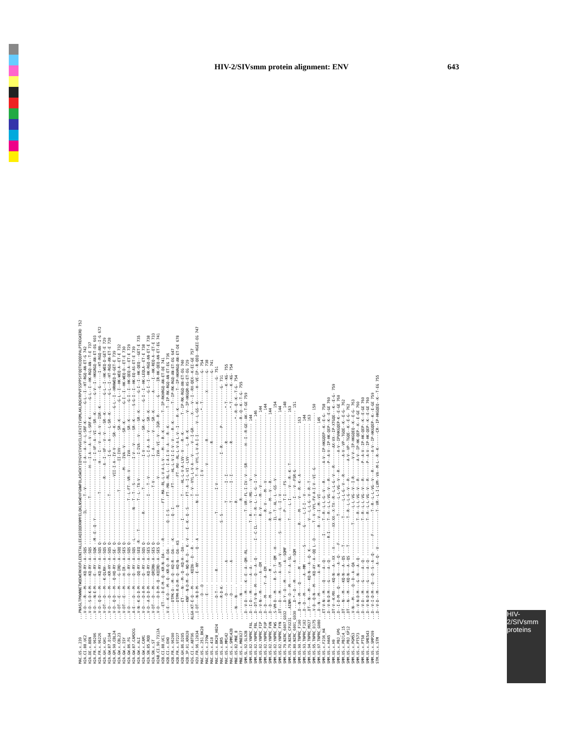HIV-2/SIVsmm protein alignment: ENV
643
MAC.US.x.239 ...PNASLTPKWNNETWQEWERKVDFLEENITALLEEAQIQQEKNMYELQKLNSWDVFGNWFDLASWIKYIQYGVYIVVGVILLRIVIYIVQMLAKLRQGYRPVFSSPPSYFQQTHIQQDPALPTREGKERD 752 H2A.CI.88.UC2 ...V-D----R---M-----KQ-RY--A--SQS --------------IL------T--V-----------I-A---A--V--L-SRF-K--------G-L--I--HT-RGQ-AN-ET-G 742 H2A.DE.x.BEN ...V-D--S-D-K-M-----KQ-RY--A--SQS ---------------------T-------------H---I-A---A--V--L-SRF-K--------G-L--I--HK-RGQ-AN--T-E 737 H2A.FR.x.96206 ...V-D----N-E-M-----E--RY--A--SQK --M--E--Q--Y--------------------------I--I-VF--A--VI---SR--K--------G-V--I--HKGRGQ-AN-ET-EG 603 H2A.FR.x.96226 ...V-D--Q-D---M-----KQ-RY--A--SQS Q----------------------T-------------H----I---V---A--V---ISR--K--------G------I--HT-RGQ-AN--I-G 672 H2A.GH.x.GH1 ...V-DT---D---M---K-QLRH---A--SQS Q-----------------------------R-----A--I--VF---V--V----SR--K--------G-L--I--HK-WEQ-D-GET-E 729 H2A.GW.87.D194 ...V-D----D---M-----KR-HY--A--SQS Q---------------------T-----------------I-G----A-----L-SR--K--------G-L--I--HT-RGQ-AN-ET-E 728 H2A.GM.90.CBL24 ...V-D--Q-D---M---Q-HQ-RY--A--SE- Q------------------------------VII-I-A--IV-V-----SR--K--------G-L--I--HRHWEQ-D-GET-E 739 H2A.GW.x.CBL23 ...V-DT---E---M-----G-IRD--A--SQQ Q-----------------------T-------------II-IVV--------SR--K--------G-L--I--HK-WEQ-A--ET-E 732 H2A.GW.x.ISY ...V-DT---E---M-----H-IR---A--SES Q---------------------------------M----IVA--V------SR--K--------G-I--I--HK-WEQ-D--ET-E 730 H2A.GW.86.FG ...V-D--------M-----Q--RY--A--SQS Q-------------------T--L-FT--VR--V------IVA---------SR--K--------G-I--I--HK-QEQ-A--ET-E 729 H2A.GW.87.CAM2CG ...A-E----D---M-----Q--RY--A--SQS --L-------------N---T--T---S-----------I-V---V------SR--K------S-G-I--I--HK-EQ-AS-ET-E 739 H2A.GW.x.ALI ...V-N--K-D-D-M-----QQ-RY--A--SEQ -R----T-------------T--L--TA-V-----------I-IVA---V------SR--K--------G-I--I--HK-QEQ---GET-E 735 H2A.GW.x.CAM1 ...V-D----D-A-M-----Q--RY--A--SQS Q-------------R----------T--------------I-V---------SR--K--------G-I--I--HK-LEQLA--ET-E 738 H2A.SN.85.ROD ...V-D--A-D-D-M-----KQ-RY--A--SES Q---------------------I----T--V---------L-I-A--A---V----SR--K--------G-I--I--HK-RGQ-AN-ET-E 738 H2A.SN.x.ST ...V-DT---D---M-----QRIRN--A--SES Q-------------------------T-V-----------I--A-------V----SR--K--------A-----I--HK-REQ-A--ET-E 733 H2AB.CI.90.7312A ...V-D----D-D-M--Q--KQIRD--A--SES Q-----------------------------V---------IVA--VI--V---IGR--R--------G------IR-HK-QEQ-AN-ET-EG 741 H2B.CI.88.UC1 ...---ET----D-E-M--Q--KR-N--DA-- ---R----------------FT--MA--RL-L-V-A-L-V----M----R--K--------T--IP-RKHRGQ-AN-ET-DE 741 H2B.CI.x.EHO ...V-E---K-D---M--Q--KR-Q--R--DA- ----------Q--I-S------FT--MA--RL-L--I-A-I-V--A----R--K--------T--IP-RK-RGQ-AN-ET-EG 736 H2B.FR.x.96200 ...-----DTPK-D---M--Q--KQ-R---DA-- -K----------Q--I---------FT-----HL-L-V-I-I-V--V----R--K--------T--IP-RK-RGQ-AN-ET-EG 647 H2B.FR.x.97227 ...-----DTPM-R-D-M--Q--KQ-N---DA--KS --------------Q-------------FT--MV--RL-L-V-A-L-V--I----R--K--------T--IP-HKHRGQ-AN-ET-DE 678 H2B.GH.86.D205 ...-----ET----N---M--Q--KQ-H---DA-- ---------I----------T-----HL-L-V-A-LVV--V----R--K--------T--IP-RK-RGQ-AN-ET-EG 740 H2B.JP.01.KR020 ...-----KNF--N-D-M--Q--NQ-R--D-- K--V----E--K--Q--S-----FT--A--I-L-VI--LVV-----L--R--K--------V--IP-HKGQR-AS-ET-EG 729 H2G.CI.x.ABT96 ALGA-KT-E-Q---M------KQIN---D---R- ---------------------T--V--VYL-L-V-A---V-----V--I-GR------X----V--I--RX-QEX--K-EI-GE 757 H2U.FR.96.12034 ...I-DT---N-D-M------E--NY------Q---A ---------------N--I--------T--V--VYL-L-V-A-I-I-----V--L-GS--K------H--VE-IP--R-QEQ--KGEI-EG 747 MAC.US.x.251_BK28 ...--------D---D ------------------------------------------------I-V---------------------------*--T-------------G- 754 MAC.US.x.270W ...--------E---- -----------------------------------------------------V----------R---------------------X--------G- 738 MAC.US.x.418 ...------------- ---------------------------------------------------------------R-------------------------------G- 741 MAC.US.x.BK28_H824 ...-------D-T--- -----R-------------------------T----------I-V-----------------------------------------------G- 751 MAC.US.x.BR5 ...-------R-D-K- ---------------------------S--S---------------------------I--R--------P-----------------G- 731 MAC.US.x.MM142 ...--------D---- ---------A--------------------------T--------I--I--------------R---------------*-T-------K--KG- 755 MAC.US.x.SMM142B ...--------D---- ---------A--------------------------T--------I--I--------------R---------------*-T-------K--KG- 754 MNE.US.82.MNE_8 ...--N----N---- -------------------------------------R-------------------------------------*--R--Q--K--T-G- 754 MNE.US.x.MNE027 ...--------N---- -------------------------------------R------------------------------------R--Q--K--T-G- 755 SMM.SL.92.SL92B ...D--V-D---M----K--E--A--QM--RL-----------------T--VR--FL-I-IV--V---SR--------H--I--R-GE--AK--T-GE 759 SMM.US.02.YNPRC_FAL ...D--I-D---M-------A--A- ------------------T--R-----V--MS-----V------------------------- 144 SMM.US.02.YNPRC_FBL ...D--DT-V-N---M----Q---A--Q- ------I--C-IL----T--R--L--L--G--I--V------------------------- 146 SMM.US.02.YNPRC_FIP ...D--V-N---M--------A--EM --------------------R--V-----M---V-------------------------------- 144 SMM.US.02.YNPRC_FUP ...D--D---M-----Y--A--EM ------------------------R--V-----M---V------------------------------- 144 SMM.US.02.YNPRC_FVN ...D--D---M-----------M ---------------------R--V-----M---V---R----------------------------- 144 SMM.US.02.YNPRC_FWS ...S-VM-D---M-----R--S--T--QM --H------------IL--T--AL--L--GS--V------------------------------- 154 SMM.US.02.YNPRC_FYN ...DT---D---M--------A--LM --V---------S-----R----L--I--V------------------------------------ 144 SMM.US.79.NIRC_6007_G932 ...D-Y--D---M--------A--SQMF ---------------P----T-I----FS-------------------------------- 148 SMM.US.79.NIRC_CFU231 ...AINM--D---M-----Y--A--SL- --------------T------L-I-----V---R--K--T---------------------- 163 SMM.US.80.NIRC_6001_G930 ...D-*--D---M--------A--SQM ----------------------I----V--FSR-G--------------------------- 151 SMM.US.90.TNPRC_F100 ...D--N---M----Q------M ------------------R-----M-----V---R--K--A---------------------- 163 SMM.US.93.TNPRC_F102 ...D--D---M--------A--MM -------S--------G-----L-I-I---V-------------------------------- 144 SMM.US.94.TNPRC_M927 ...DT---N---M----KQ-N---A--Q- K-------------V---L-L-G--V--R--T-------------------------- 163 SMM.US.95.TNPRC_D175 ...V-D--Q-N---M----KQ-AY--A--QQ L--D-------T--V--VYL-FV-A-I-V--VI--G------------------------- 150 SMM.US.97.TNPRC_G080 ...D--N---M---------A--M ----------------R---V--I--M--VI------------------------------- 146 SMM.US.x.F236_H4 ...ET-V-N---M----Q-----A--Q- ---------I------T--R--L-L-G--V---R--------A-V--IP-HKGQEP--K--E-G- 758 SMM.US.x.H445 ...D--V-N-D-M----G-----A--Q- --------R-I-----T--R--L-L-VG--V---R-------P--A-V--IP-HK-QEP--K--E-GE 760 SMM.US.x.H9 ...DT-V--K-MX----KQ-N---A--XX --X---------XX-XX--X-TX--R--L-L-G--V---R--------AX-VX--IP-XTGQE---K--E-G- 759 SMM.US.x.PBJ_6P6 ...D--I-D-M---Q-----N----A--Q- ---F------------T-------L-L-VG--V---R--------A-V--IPVHKGQEP-K--E-GE 760 SMM.US.x.PBJ14_15 ...DT---N---M----KQ-N---A--QS ---T------------T-------L-L-G--V---R--------A-V--VP--TGQE--K--E-G- 762 SMM.US.x.PBJ_6P12 ...DT---N---M----KQ-N---A--QS ---T------------T--R--L-L-G--V---R--------A-V--VP--TGQE--K--E-G- 762 SMM.US.x.PGM53 ...V-N---M-----Q--D--A--QA ----------------T-------L-L-VG--V--I-R--------V-V--IP-HKGQEQ--K--E-G- 763 SMM.US.x.PT573 ...D--V-N-D-M----G--N---A--Q- ---------------T--R--L-L-VG--V---R--------A-V--IP-HK-QEP--K--E-GE 760 SMM.US.x.PT58 ...D--V-D---M----G-----A--Q- ----------------T--R--L-L-VG--V---R-------P--A-V--IP-HK-QEP--K--E-GE 760 SMM.US.x.SME543 ...D--V-N-D-M----G-----A--Q- ----------------T--R--L-L-VG--V---R-------P--A-V--IP-HK-QEP--K--E-GE 760 SMM.US.x.SMP209 ...D--V-I-D-M---Q---Q--S--A--Q- ------F----------T--R--L-L-VG--V---R--------A-V--IP-HKGQEP--K--E-GE 759 STM.US.x.STM ...D--V-D---M------------A--Q- -V----------------T--VR--L-I-LVM--VA--M-L--R--K-------CR--IP-HKGQEQ--K--T-EG 755
HIV-2/SIVsmm proteins